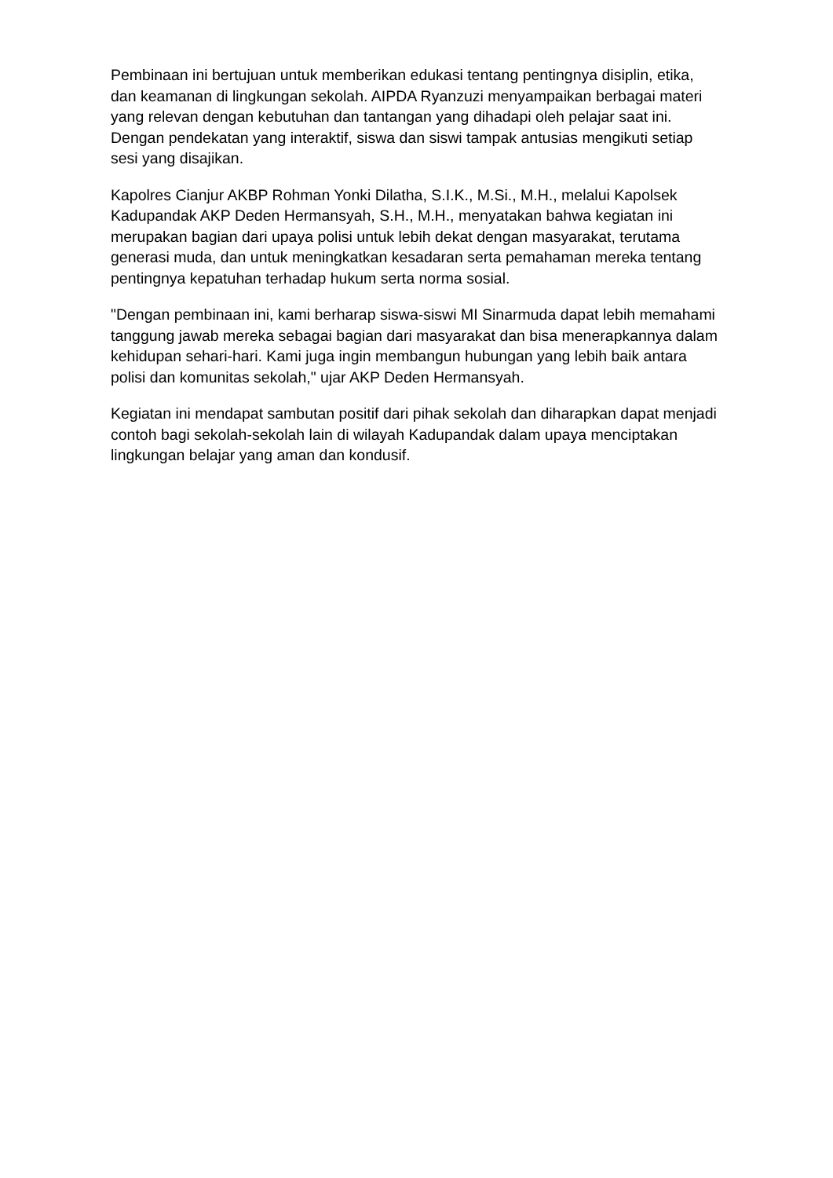Pembinaan ini bertujuan untuk memberikan edukasi tentang pentingnya disiplin, etika, dan keamanan di lingkungan sekolah. AIPDA Ryanzuzi menyampaikan berbagai materi yang relevan dengan kebutuhan dan tantangan yang dihadapi oleh pelajar saat ini. Dengan pendekatan yang interaktif, siswa dan siswi tampak antusias mengikuti setiap sesi yang disajikan.
Kapolres Cianjur AKBP Rohman Yonki Dilatha, S.I.K., M.Si., M.H., melalui Kapolsek Kadupandak AKP Deden Hermansyah, S.H., M.H., menyatakan bahwa kegiatan ini merupakan bagian dari upaya polisi untuk lebih dekat dengan masyarakat, terutama generasi muda, dan untuk meningkatkan kesadaran serta pemahaman mereka tentang pentingnya kepatuhan terhadap hukum serta norma sosial.
"Dengan pembinaan ini, kami berharap siswa-siswi MI Sinarmuda dapat lebih memahami tanggung jawab mereka sebagai bagian dari masyarakat dan bisa menerapkannya dalam kehidupan sehari-hari. Kami juga ingin membangun hubungan yang lebih baik antara polisi dan komunitas sekolah," ujar AKP Deden Hermansyah.
Kegiatan ini mendapat sambutan positif dari pihak sekolah dan diharapkan dapat menjadi contoh bagi sekolah-sekolah lain di wilayah Kadupandak dalam upaya menciptakan lingkungan belajar yang aman dan kondusif.